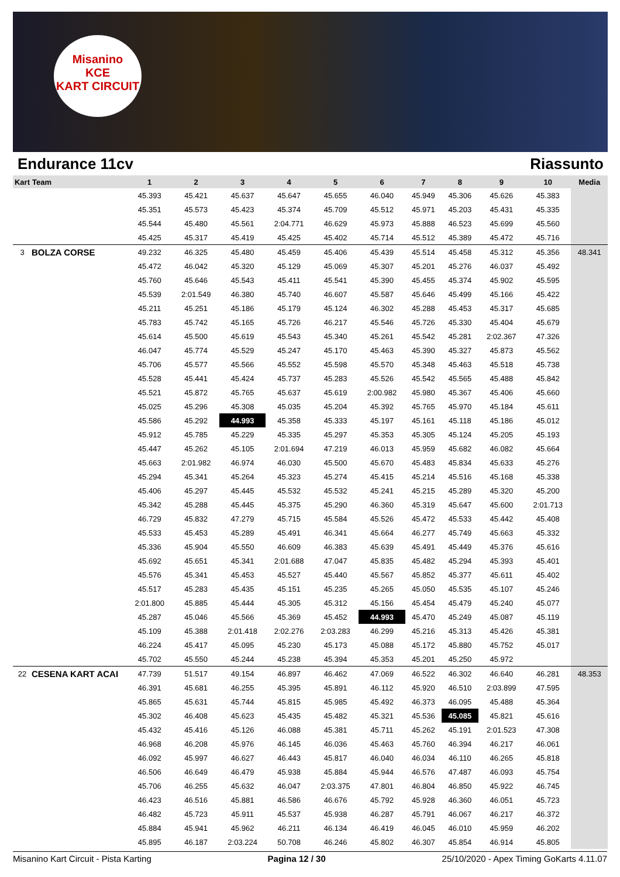Misanino
KCE
KART CIRCUIT
Endurance 11cv Riassunto
| Kart | Team | 1 | 2 | 3 | 4 | 5 | 6 | 7 | 8 | 9 | 10 | Media |
| --- | --- | --- | --- | --- | --- | --- | --- | --- | --- | --- | --- | --- |
| | | 45.393 | 45.421 | 45.637 | 45.647 | 45.655 | 46.040 | 45.949 | 45.306 | 45.626 | 45.383 | |
| | | 45.351 | 45.573 | 45.423 | 45.374 | 45.709 | 45.512 | 45.971 | 45.203 | 45.431 | 45.335 | |
| | | 45.544 | 45.480 | 45.561 | 2:04.771 | 46.629 | 45.973 | 45.888 | 46.523 | 45.699 | 45.560 | |
| | | 45.425 | 45.317 | 45.419 | 45.425 | 45.402 | 45.714 | 45.512 | 45.389 | 45.472 | 45.716 | |
| 3 | BOLZA CORSE | 49.232 | 46.325 | 45.480 | 45.459 | 45.406 | 45.439 | 45.514 | 45.458 | 45.312 | 45.356 | 48.341 |
| | | 45.472 | 46.042 | 45.320 | 45.129 | 45.069 | 45.307 | 45.201 | 45.276 | 46.037 | 45.492 | |
| | | 45.760 | 45.646 | 45.543 | 45.411 | 45.541 | 45.390 | 45.455 | 45.374 | 45.902 | 45.595 | |
| | | 45.539 | 2:01.549 | 46.380 | 45.740 | 46.607 | 45.587 | 45.646 | 45.499 | 45.166 | 45.422 | |
| | | 45.211 | 45.251 | 45.186 | 45.179 | 45.124 | 46.302 | 45.288 | 45.453 | 45.317 | 45.685 | |
| | | 45.783 | 45.742 | 45.165 | 45.726 | 46.217 | 45.546 | 45.726 | 45.330 | 45.404 | 45.679 | |
| | | 45.614 | 45.500 | 45.619 | 45.543 | 45.340 | 45.261 | 45.542 | 45.281 | 2:02.367 | 47.326 | |
| | | 46.047 | 45.774 | 45.529 | 45.247 | 45.170 | 45.463 | 45.390 | 45.327 | 45.873 | 45.562 | |
| | | 45.706 | 45.577 | 45.566 | 45.552 | 45.598 | 45.570 | 45.348 | 45.463 | 45.518 | 45.738 | |
| | | 45.528 | 45.441 | 45.424 | 45.737 | 45.283 | 45.526 | 45.542 | 45.565 | 45.488 | 45.842 | |
| | | 45.521 | 45.872 | 45.765 | 45.637 | 45.619 | 2:00.982 | 45.980 | 45.367 | 45.406 | 45.660 | |
| | | 45.025 | 45.296 | 45.308 | 45.035 | 45.204 | 45.392 | 45.765 | 45.970 | 45.184 | 45.611 | |
| | | 45.586 | 45.292 | 44.993 | 45.358 | 45.333 | 45.197 | 45.161 | 45.118 | 45.186 | 45.012 | |
| | | 45.912 | 45.785 | 45.229 | 45.335 | 45.297 | 45.353 | 45.305 | 45.124 | 45.205 | 45.193 | |
| | | 45.447 | 45.262 | 45.105 | 2:01.694 | 47.219 | 46.013 | 45.959 | 45.682 | 46.082 | 45.664 | |
| | | 45.663 | 2:01.982 | 46.974 | 46.030 | 45.500 | 45.670 | 45.483 | 45.834 | 45.633 | 45.276 | |
| | | 45.294 | 45.341 | 45.264 | 45.323 | 45.274 | 45.415 | 45.214 | 45.516 | 45.168 | 45.338 | |
| | | 45.406 | 45.297 | 45.445 | 45.532 | 45.532 | 45.241 | 45.215 | 45.289 | 45.320 | 45.200 | |
| | | 45.342 | 45.288 | 45.445 | 45.375 | 45.290 | 46.360 | 45.319 | 45.647 | 45.600 | 2:01.713 | |
| | | 46.729 | 45.832 | 47.279 | 45.715 | 45.584 | 45.526 | 45.472 | 45.533 | 45.442 | 45.408 | |
| | | 45.533 | 45.453 | 45.289 | 45.491 | 46.341 | 45.664 | 46.277 | 45.749 | 45.663 | 45.332 | |
| | | 45.336 | 45.904 | 45.550 | 46.609 | 46.383 | 45.639 | 45.491 | 45.449 | 45.376 | 45.616 | |
| | | 45.692 | 45.651 | 45.341 | 2:01.688 | 47.047 | 45.835 | 45.482 | 45.294 | 45.393 | 45.401 | |
| | | 45.576 | 45.341 | 45.453 | 45.527 | 45.440 | 45.567 | 45.852 | 45.377 | 45.611 | 45.402 | |
| | | 45.517 | 45.283 | 45.435 | 45.151 | 45.235 | 45.265 | 45.050 | 45.535 | 45.107 | 45.246 | |
| | | 2:01.800 | 45.885 | 45.444 | 45.305 | 45.312 | 45.156 | 45.454 | 45.479 | 45.240 | 45.077 | |
| | | 45.287 | 45.046 | 45.566 | 45.369 | 45.452 | 44.993 | 45.470 | 45.249 | 45.087 | 45.119 | |
| | | 45.109 | 45.388 | 2:01.418 | 2:02.276 | 2:03.283 | 46.299 | 45.216 | 45.313 | 45.426 | 45.381 | |
| | | 46.224 | 45.417 | 45.095 | 45.230 | 45.173 | 45.088 | 45.172 | 45.880 | 45.752 | 45.017 | |
| | | 45.702 | 45.550 | 45.244 | 45.238 | 45.394 | 45.353 | 45.201 | 45.250 | 45.972 | | |
| 22 | CESENA KART ACAI | 47.739 | 51.517 | 49.154 | 46.897 | 46.462 | 47.069 | 46.522 | 46.302 | 46.640 | 46.281 | 48.353 |
| | | 46.391 | 45.681 | 46.255 | 45.395 | 45.891 | 46.112 | 45.920 | 46.510 | 2:03.899 | 47.595 | |
| | | 45.865 | 45.631 | 45.744 | 45.815 | 45.985 | 45.492 | 46.373 | 46.095 | 45.488 | 45.364 | |
| | | 45.302 | 46.408 | 45.623 | 45.435 | 45.482 | 45.321 | 45.536 | 45.085 | 45.821 | 45.616 | |
| | | 45.432 | 45.416 | 45.126 | 46.088 | 45.381 | 45.711 | 45.262 | 45.191 | 2:01.523 | 47.308 | |
| | | 46.968 | 46.208 | 45.976 | 46.145 | 46.036 | 45.463 | 45.760 | 46.394 | 46.217 | 46.061 | |
| | | 46.092 | 45.997 | 46.627 | 46.443 | 45.817 | 46.040 | 46.034 | 46.110 | 46.265 | 45.818 | |
| | | 46.506 | 46.649 | 46.479 | 45.938 | 45.884 | 45.944 | 46.576 | 47.487 | 46.093 | 45.754 | |
| | | 45.706 | 46.255 | 45.632 | 46.047 | 2:03.375 | 47.801 | 46.804 | 46.850 | 45.922 | 46.745 | |
| | | 46.423 | 46.516 | 45.881 | 46.586 | 46.676 | 45.792 | 45.928 | 46.360 | 46.051 | 45.723 | |
| | | 46.482 | 45.723 | 45.911 | 45.537 | 45.938 | 46.287 | 45.791 | 46.067 | 46.217 | 46.372 | |
| | | 45.884 | 45.941 | 45.962 | 46.211 | 46.134 | 46.419 | 46.045 | 46.010 | 45.959 | 46.202 | |
| | | 45.895 | 46.187 | 2:03.224 | 50.708 | 46.246 | 45.802 | 46.307 | 45.854 | 46.914 | 45.805 | |
Misanino Kart Circuit - Pista Karting Pagina 12 / 30 25/10/2020 - Apex Timing GoKarts 4.11.07